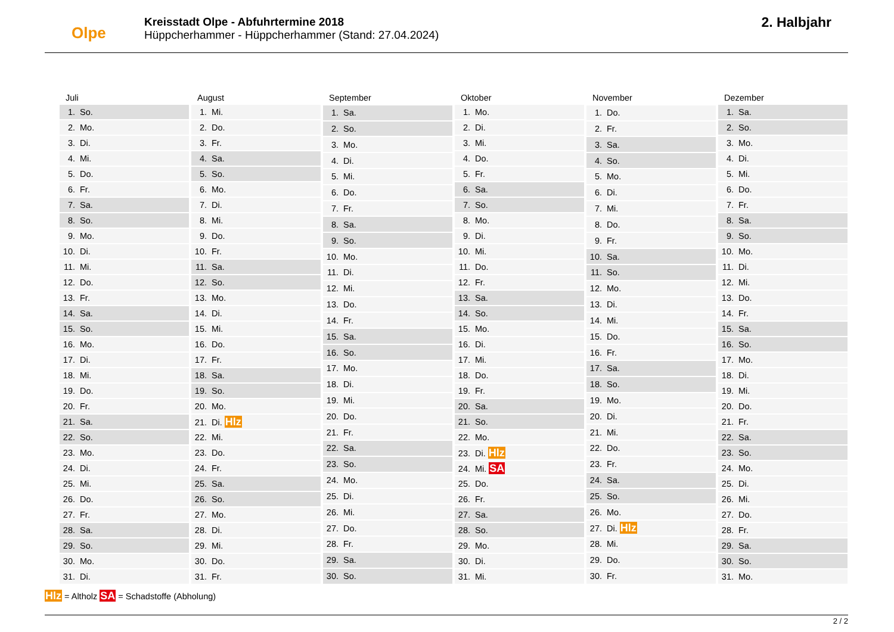Olpe
Kreisstadt Olpe - Abfuhrtermine 2018
Hüppcherhammer - Hüppcherhammer (Stand: 27.04.2024)
2. Halbjahr
| Juli |
| --- |
| 1. So. |
| 2. Mo. |
| 3. Di. |
| 4. Mi. |
| 5. Do. |
| 6. Fr. |
| 7. Sa. |
| 8. So. |
| 9. Mo. |
| 10. Di. |
| 11. Mi. |
| 12. Do. |
| 13. Fr. |
| 14. Sa. |
| 15. So. |
| 16. Mo. |
| 17. Di. |
| 18. Mi. |
| 19. Do. |
| 20. Fr. |
| 21. Sa. |
| 22. So. |
| 23. Mo. |
| 24. Di. |
| 25. Mi. |
| 26. Do. |
| 27. Fr. |
| 28. Sa. |
| 29. So. |
| 30. Mo. |
| 31. Di. |
| August |
| --- |
| 1. Mi. |
| 2. Do. |
| 3. Fr. |
| 4. Sa. |
| 5. So. |
| 6. Mo. |
| 7. Di. |
| 8. Mi. |
| 9. Do. |
| 10. Fr. |
| 11. Sa. |
| 12. So. |
| 13. Mo. |
| 14. Di. |
| 15. Mi. |
| 16. Do. |
| 17. Fr. |
| 18. Sa. |
| 19. So. |
| 20. Mo. |
| 21. Di. Hlz |
| 22. Mi. |
| 23. Do. |
| 24. Fr. |
| 25. Sa. |
| 26. So. |
| 27. Mo. |
| 28. Di. |
| 29. Mi. |
| 30. Do. |
| 31. Fr. |
| September |
| --- |
| 1. Sa. |
| 2. So. |
| 3. Mo. |
| 4. Di. |
| 5. Mi. |
| 6. Do. |
| 7. Fr. |
| 8. Sa. |
| 9. So. |
| 10. Mo. |
| 11. Di. |
| 12. Mi. |
| 13. Do. |
| 14. Fr. |
| 15. Sa. |
| 16. So. |
| 17. Mo. |
| 18. Di. |
| 19. Mi. |
| 20. Do. |
| 21. Fr. |
| 22. Sa. |
| 23. So. |
| 24. Mo. |
| 25. Di. |
| 26. Mi. |
| 27. Do. |
| 28. Fr. |
| 29. Sa. |
| 30. So. |
| Oktober |
| --- |
| 1. Mo. |
| 2. Di. |
| 3. Mi. |
| 4. Do. |
| 5. Fr. |
| 6. Sa. |
| 7. So. |
| 8. Mo. |
| 9. Di. |
| 10. Mi. |
| 11. Do. |
| 12. Fr. |
| 13. Sa. |
| 14. So. |
| 15. Mo. |
| 16. Di. |
| 17. Mi. |
| 18. Do. |
| 19. Fr. |
| 20. Sa. |
| 21. So. |
| 22. Mo. |
| 23. Di. Hlz |
| 24. Mi. SA |
| 25. Do. |
| 26. Fr. |
| 27. Sa. |
| 28. So. |
| 29. Mo. |
| 30. Di. |
| 31. Mi. |
| November |
| --- |
| 1. Do. |
| 2. Fr. |
| 3. Sa. |
| 4. So. |
| 5. Mo. |
| 6. Di. |
| 7. Mi. |
| 8. Do. |
| 9. Fr. |
| 10. Sa. |
| 11. So. |
| 12. Mo. |
| 13. Di. |
| 14. Mi. |
| 15. Do. |
| 16. Fr. |
| 17. Sa. |
| 18. So. |
| 19. Mo. |
| 20. Di. |
| 21. Mi. |
| 22. Do. |
| 23. Fr. |
| 24. Sa. |
| 25. So. |
| 26. Mo. |
| 27. Di. Hlz |
| 28. Mi. |
| 29. Do. |
| 30. Fr. |
| Dezember |
| --- |
| 1. Sa. |
| 2. So. |
| 3. Mo. |
| 4. Di. |
| 5. Mi. |
| 6. Do. |
| 7. Fr. |
| 8. Sa. |
| 9. So. |
| 10. Mo. |
| 11. Di. |
| 12. Mi. |
| 13. Do. |
| 14. Fr. |
| 15. Sa. |
| 16. So. |
| 17. Mo. |
| 18. Di. |
| 19. Mi. |
| 20. Do. |
| 21. Fr. |
| 22. Sa. |
| 23. So. |
| 24. Mo. |
| 25. Di. |
| 26. Mi. |
| 27. Do. |
| 28. Fr. |
| 29. Sa. |
| 30. So. |
| 31. Mo. |
Hlz = Altholz SA = Schadstoffe (Abholung)
2 / 2